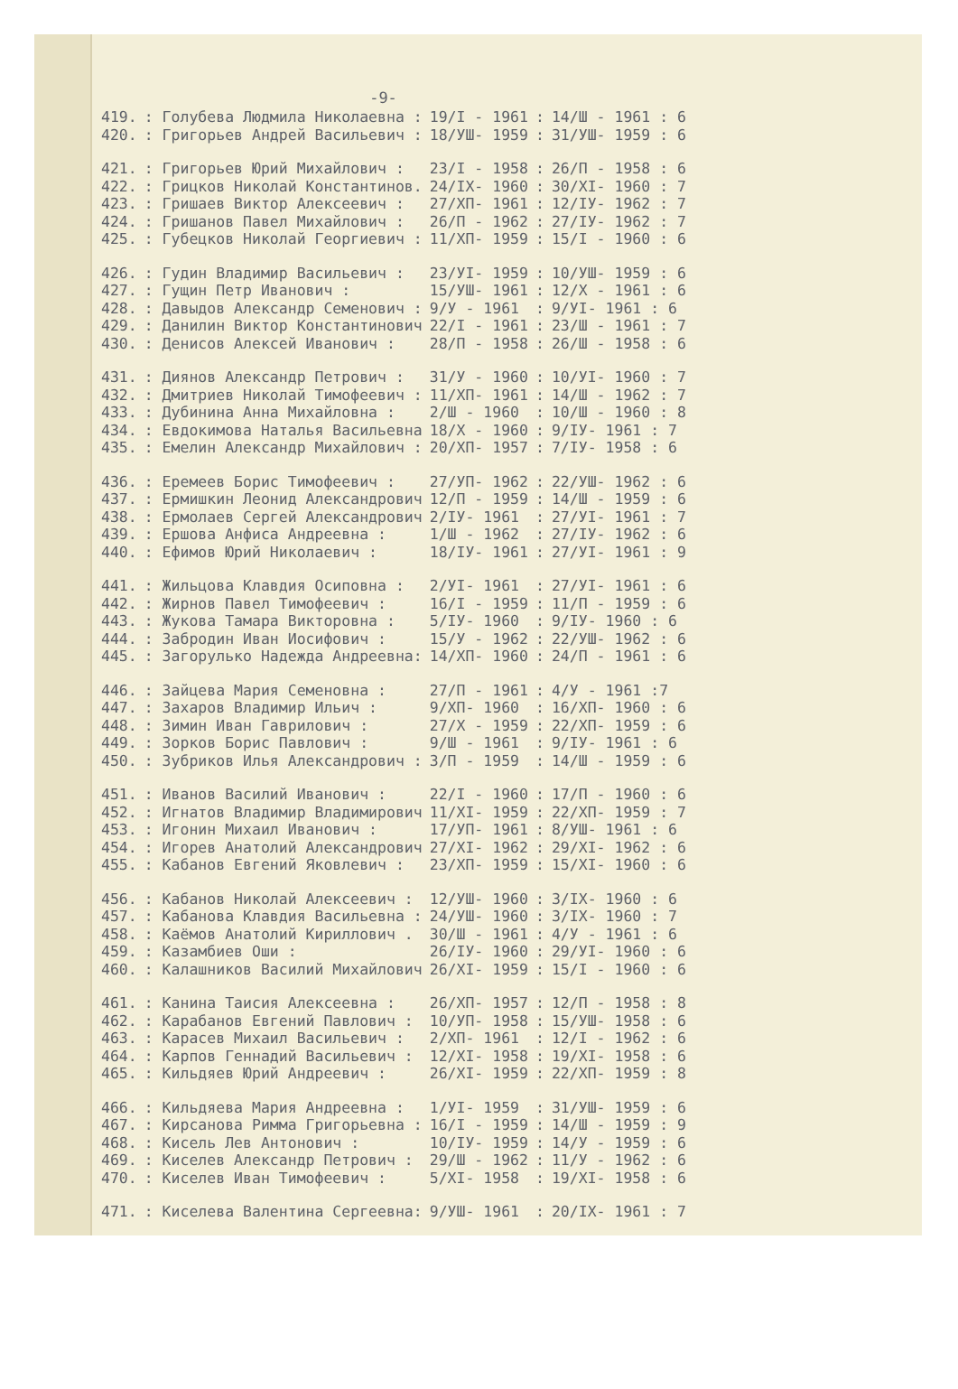-9-
| 419. | : Голубева Людмила Николаевна : | 19/I - 1961 | : | 14/Ш - 1961 : 6 |
| 420. | : Григорьев Андрей Васильевич : | 18/УШ- 1959 | : | 31/УШ- 1959 : 6 |
| 421. | : Григорьев Юрий Михайлович : | 23/I - 1958 | : | 26/П - 1958 : 6 |
| 422. | : Грицков Николай Константинов. | 24/IX- 1960 | : | 30/XI- 1960 : 7 |
| 423. | : Гришаев Виктор Алексеевич : | 27/XП- 1961 | : | 12/IУ- 1962 : 7 |
| 424. | : Гришанов Павел Михайлович : | 26/П - 1962 | : | 27/IУ- 1962 : 7 |
| 425. | : Губецков Николай Георгиевич : | 11/XП- 1959 | : | 15/I - 1960 : 6 |
| 426. | : Гудин Владимир Васильевич : | 23/УI- 1959 | : | 10/УШ- 1959 : 6 |
| 427. | : Гущин Петр Иванович : | 15/УШ- 1961 | : | 12/X - 1961 : 6 |
| 428. | : Давыдов Александр Семенович : | 9/У - 1961 | : | 9/УI- 1961 : 6 |
| 429. | : Данилин Виктор Константинович | 22/I - 1961 | : | 23/Ш - 1961 : 7 |
| 430. | : Денисов Алексей Иванович : | 28/П - 1958 | : | 26/Ш - 1958 : 6 |
| 431. | : Диянов Александр Петрович : | 31/У - 1960 | : | 10/УI- 1960 : 7 |
| 432. | : Дмитриев Николай Тимофеевич : | 11/XП- 1961 | : | 14/Ш - 1962 : 7 |
| 433. | : Дубинина Анна Михайловна : | 2/Ш - 1960 | : | 10/Ш - 1960 : 8 |
| 434. | : Евдокимова Наталья Васильевна | 18/X - 1960 | : | 9/IУ- 1961 : 7 |
| 435. | : Емелин Александр Михайлович : | 20/XП- 1957 | : | 7/IУ- 1958 : 6 |
| 436. | : Еремеев Борис Тимофеевич : | 27/УП- 1962 | : | 22/УШ- 1962 : 6 |
| 437. | : Ермишкин Леонид Александрович | 12/П - 1959 | : | 14/Ш - 1959 : 6 |
| 438. | : Ермолаев Сергей Александрович | 2/IУ- 1961 | : | 27/УI- 1961 : 7 |
| 439. | : Ершова Анфиса Андреевна : | 1/Ш - 1962 | : | 27/IУ- 1962 : 6 |
| 440. | : Ефимов Юрий Николаевич : | 18/IУ- 1961 | : | 27/УI- 1961 : 9 |
| 441. | : Жильцова Клавдия Осиповна : | 2/УI- 1961 | : | 27/УI- 1961 : 6 |
| 442. | : Жирнов Павел Тимофеевич : | 16/I - 1959 | : | 11/П - 1959 : 6 |
| 443. | : Жукова Тамара Викторовна : | 5/IУ- 1960 | : | 9/IУ- 1960 : 6 |
| 444. | : Забродин Иван Иосифович : | 15/У - 1962 | : | 22/УШ- 1962 : 6 |
| 445. | : Загорулько Надежда Андреевна: | 14/XП- 1960 | : | 24/П - 1961 : 6 |
| 446. | : Зайцева Мария Семеновна : | 27/П - 1961 | : | 4/У - 1961 :7 |
| 447. | : Захаров Владимир Ильич : | 9/XП- 1960 | : | 16/XП- 1960 : 6 |
| 448. | : Зимин Иван Гаврилович : | 27/X - 1959 | : | 22/XП- 1959 : 6 |
| 449. | : Зорков Борис Павлович : | 9/Ш - 1961 | : | 9/IУ- 1961 : 6 |
| 450. | : Зубриков Илья Александрович : | 3/П - 1959 | : | 14/Ш - 1959 : 6 |
| 451. | : Иванов Василий Иванович : | 22/I - 1960 | : | 17/П - 1960 : 6 |
| 452. | : Игнатов Владимир Владимирович | 11/XI- 1959 | : | 22/XП- 1959 : 7 |
| 453. | : Игонин Михаил Иванович : | 17/УП- 1961 | : | 8/УШ- 1961 : 6 |
| 454. | : Игорев Анатолий Александрович | 27/XI- 1962 | : | 29/XI- 1962 : 6 |
| 455. | : Кабанов Евгений Яковлевич : | 23/XП- 1959 | : | 15/XI- 1960 : 6 |
| 456. | : Кабанов Николай Алексеевич : | 12/УШ- 1960 | : | 3/IX- 1960 : 6 |
| 457. | : Кабанова Клавдия Васильевна : | 24/УШ- 1960 | : | 3/IX- 1960 : 7 |
| 458. | : Каёмов Анатолий Кириллович . | 30/Ш - 1961 | : | 4/У - 1961 : 6 |
| 459. | : Казамбиев Оши : | 26/IУ- 1960 | : | 29/УI- 1960 : 6 |
| 460. | : Калашников Василий Михайлович | 26/XI- 1959 | : | 15/I - 1960 : 6 |
| 461. | : Канина Таисия Алексеевна : | 26/XП- 1957 | : | 12/П - 1958 : 8 |
| 462. | : Карабанов Евгений Павлович : | 10/УП- 1958 | : | 15/УШ- 1958 : 6 |
| 463. | : Карасев Михаил Васильевич : | 2/XП- 1961 | : | 12/I - 1962 : 6 |
| 464. | : Карпов Геннадий Васильевич : | 12/XI- 1958 | : | 19/XI- 1958 : 6 |
| 465. | : Кильдяев Юрий Андреевич : | 26/XI- 1959 | : | 22/XП- 1959 : 8 |
| 466. | : Кильдяева Мария Андреевна : | 1/УI- 1959 | : | 31/УШ- 1959 : 6 |
| 467. | : Кирсанова Римма Григорьевна : | 16/I - 1959 | : | 14/Ш - 1959 : 9 |
| 468. | : Кисель Лев Антонович : | 10/IУ- 1959 | : | 14/У - 1959 : 6 |
| 469. | : Киселев Александр Петрович : | 29/Ш - 1962 | : | 11/У - 1962 : 6 |
| 470. | : Киселев Иван Тимофеевич : | 5/XI- 1958 | : | 19/XI- 1958 : 6 |
| 471. | : Киселева Валентина Сергеевна: | 9/УШ- 1961 | : | 20/IX- 1961 : 7 |